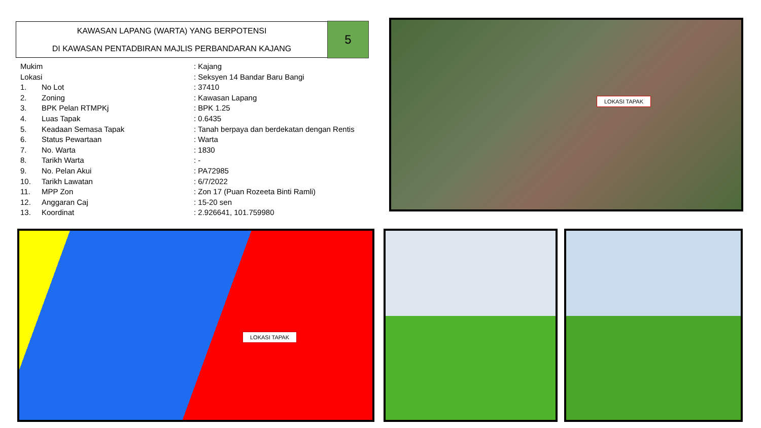KAWASAN LAPANG (WARTA) YANG BERPOTENSI
DI KAWASAN PENTADBIRAN MAJLIS PERBANDARAN KAJANG
5
| Mukim | | : Kajang | |
| Lokasi | | : Seksyen 14 Bandar Baru Bangi | |
| 1. | No Lot | | : 37410 |
| 2. | Zoning | | : Kawasan Lapang |
| 3. | BPK Pelan RTMPKj | | : BPK 1.25 |
| 4. | Luas Tapak | | : 0.6435 |
| 5. | Keadaan Semasa Tapak | | : Tanah berpaya dan berdekatan dengan Rentis |
| 6. | Status Pewartaan | | : Warta |
| 7. | No. Warta | | : 1830 |
| 8. | Tarikh Warta | | : - |
| 9. | No. Pelan Akui | | : PA72985 |
| 10. | Tarikh Lawatan | | : 6/7/2022 |
| 11. | MPP Zon | | : Zon 17 (Puan Rozeeta Binti Ramli) |
| 12. | Anggaran Caj | | : 15-20 sen |
| 13. | Koordinat | | : 2.926641, 101.759980 |
LOKASI TAPAK
LOKASI TAPAK